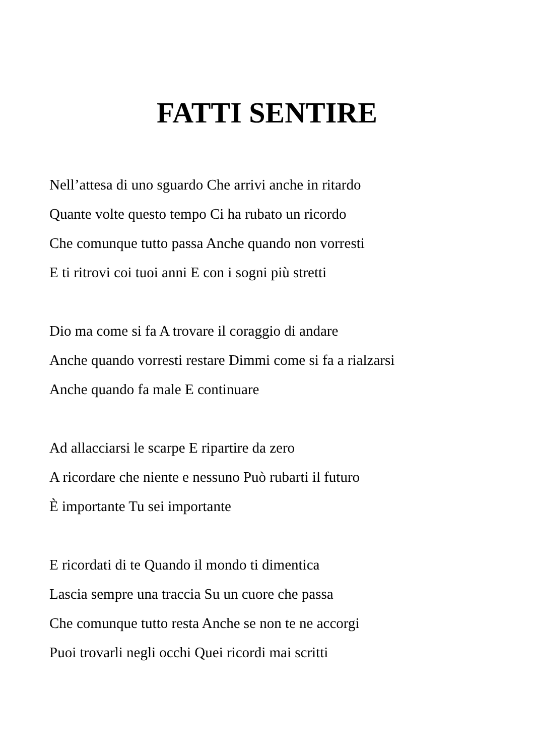FATTI SENTIRE
Nell’attesa di uno sguardo Che arrivi anche in ritardo
Quante volte questo tempo Ci ha rubato un ricordo
Che comunque tutto passa Anche quando non vorresti
E ti ritrovi coi tuoi anni E con i sogni più stretti
Dio ma come si fa A trovare il coraggio di andare
Anche quando vorresti restare Dimmi come si fa a rialzarsi
Anche quando fa male E continuare
Ad allacciarsi le scarpe E ripartire da zero
A ricordare che niente e nessuno Può rubarti il futuro
È importante Tu sei importante
E ricordati di te Quando il mondo ti dimentica
Lascia sempre una traccia Su un cuore che passa
Che comunque tutto resta Anche se non te ne accorgi
Puoi trovarli negli occhi Quei ricordi mai scritti